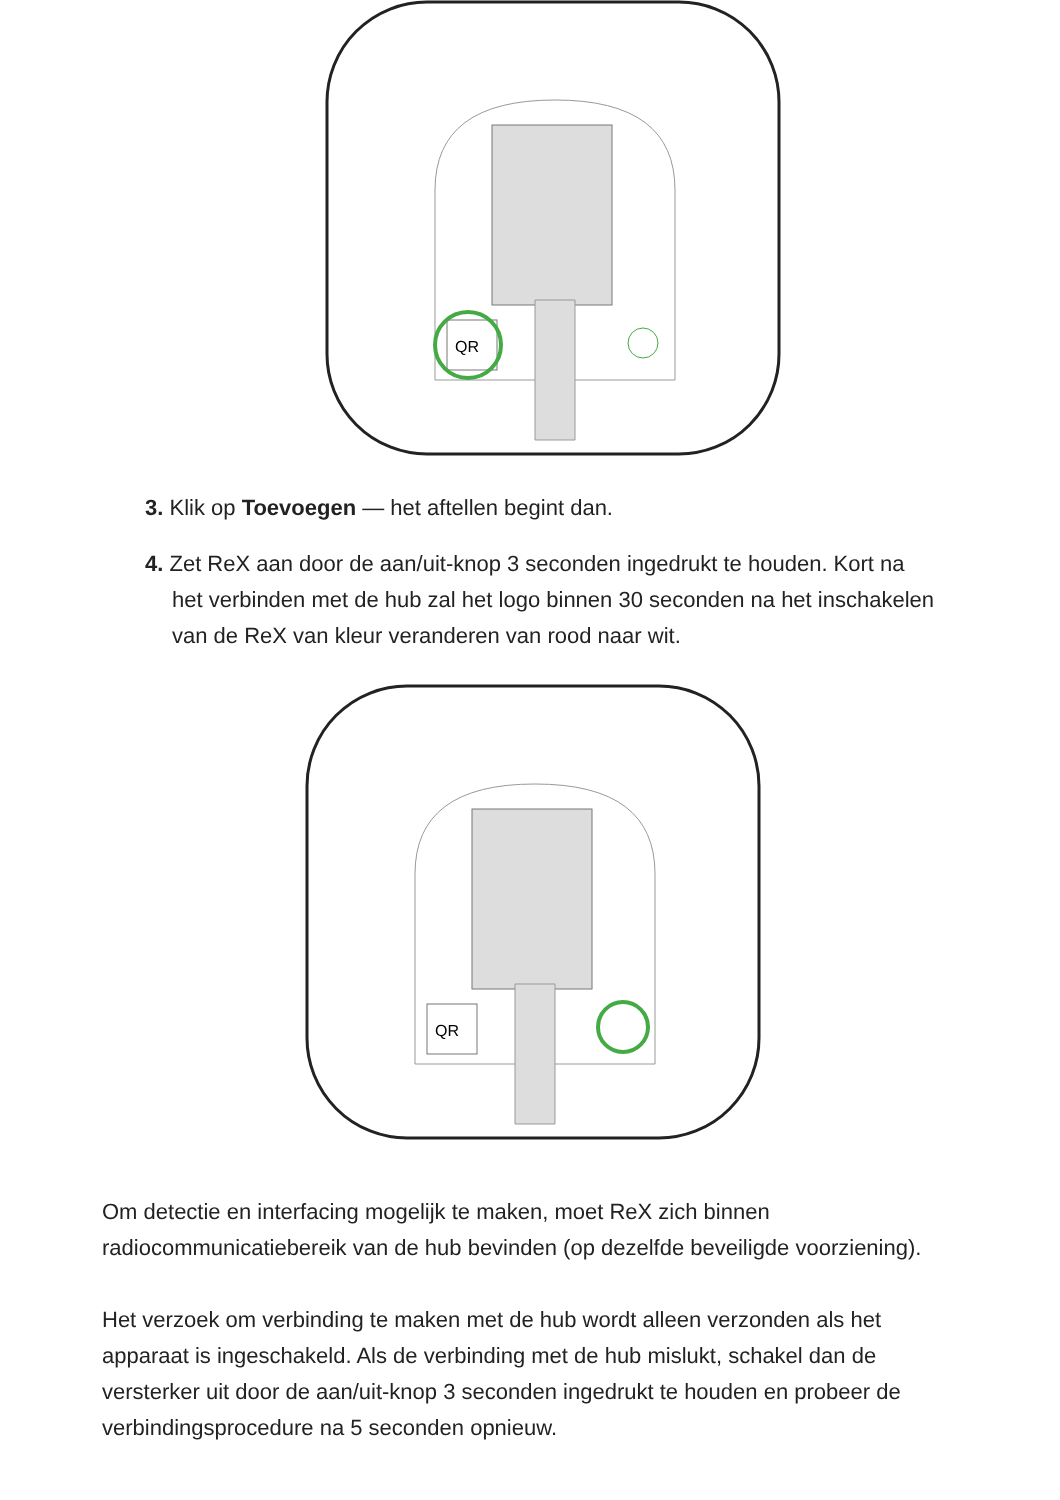QR
3. Klik op Toevoegen — het aftellen begint dan.
4. Zet ReX aan door de aan/uit-knop 3 seconden ingedrukt te houden. Kort na het verbinden met de hub zal het logo binnen 30 seconden na het inschakelen van de ReX van kleur veranderen van rood naar wit.
QR
Om detectie en interfacing mogelijk te maken, moet ReX zich binnen radiocommunicatiebereik van de hub bevinden (op dezelfde beveiligde voorziening).
Het verzoek om verbinding te maken met de hub wordt alleen verzonden als het apparaat is ingeschakeld. Als de verbinding met de hub mislukt, schakel dan de versterker uit door de aan/uit-knop 3 seconden ingedrukt te houden en probeer de verbindingsprocedure na 5 seconden opnieuw.